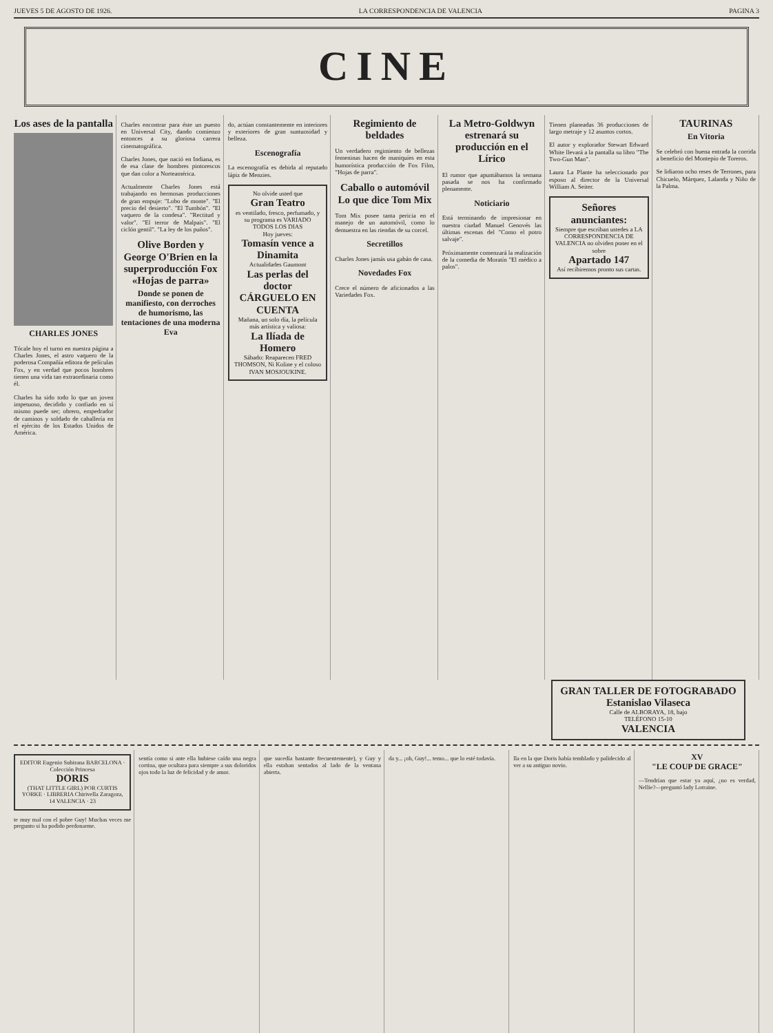JUEVES 5 DE AGOSTO DE 1926. LA CORRESPONDENCIA DE VALENCIA PAGINA 3
CINE
Los ases de la pantalla
CHARLES JONES
Tócale hoy el turno en nuestra página a Charles Jones, el astro vaquero de la poderosa Compañía editora de películas Fox, y en verdad que pocos hombres tienen una vida tan extraordinaria como él.
Charles ha sido todo lo que un joven impetuoso, decidido y confiado en sí mismo puede ser; obrero, empedrador de caminos y soldado de caballería en el ejército de los Estados Unidos de América.
Charles encontrar para éste un puesto en Universal City, dando comienzo entonces a su gloriosa carrera cinematográfica.
Charles Jones, que nació en Indiana, es de esa clase de hombres pintorescos que dan color a Norteamérica.
Actualmente Charles Jones está trabajando en hermosas producciones de gran empuje: "Lobo de monte". "El precio del desierto". "El Tumbón". "El vaquero de la condesa". "Rectitud y valor". "El terror de Malpais". "El ciclón gentil". "La ley de los puños".
Olive Borden y George O'Brien en la superproducción Fox «Hojas de parra»
Donde se ponen de manifiesto, con derroches de humorismo, las tentaciones de una moderna Eva
do, actúan constantemente en interiores y exteriores de gran suntuosidad y belleza.
Escenografía
La escenografía es debida al reputado lápiz de Menzies.
No olvide usted que
Gran Teatro
es ventilado, fresco, perfumado, y su programa es VARIADO TODOS LOS DIAS
Hoy jueves:
Tomasín vence a Dinamita
Actualidades Gaumont
Las perlas del doctor
CÁRGUELO EN CUENTA
Mañana, un solo día, la película más artística y valiosa:
La Ilíada de Homero
Sábado: Reaparecen FRED THOMSON, Ni Koline y el coloso IVAN MOSJOUKINE.
Regimiento de beldades
Un verdadero regimiento de bellezas femeninas hacen de maniquíes en esta humorística producción de Fox Film, "Hojas de parra".
Caballo o automóvil
Lo que dice Tom Mix
Tom Mix posee tanta pericia en el manejo de un automóvil, como lo demuestra en las riendas de su corcel.
Secretillos
Charles Jones jamás usa gabán de casa.
Novedades Fox
Crece el número de aficionados a las Variedades Fox.
La Metro-Goldwyn estrenará su producción en el Lírico
El rumor que apuntábamos la semana pasada se nos ha confirmado plenamente.
Noticiario
Está terminando de impresionar en nuestra ciudad Manuel Genovés las últimas escenas del "Como el potro salvaje".
Próximamente comenzará la realización de la comedia de Moratín "El médico a palos".
Tienen planeadas 36 producciones de largo metraje y 12 asuntos cortos.
El autor y explorador Stewart Edward White llevará a la pantalla su libro "The Two-Gun Man".
Laura La Plante ha seleccionado por esposo al director de la Universal William A. Seiter.
Señores anunciantes:
Siempre que escriban ustedes a LA CORRESPONDENCIA DE VALENCIA no olviden poner en el sobre
Apartado 147
Así recibiremos pronto sus cartas.
TAURINAS
En Vitoria
Se celebró con buena entrada la corrida a beneficio del Montepío de Toreros.
Se lidiaron ocho reses de Terrones, para Chicuelo, Márquez, Lalanda y Niño de la Palma.
GRAN TALLER DE FOTOGRABADO
Estanislao Vilaseca
Calle de ALBORAYA, 18, bajo
TELÉFONO 15-10
VALENCIA
EDITOR Eugenio Subirana BARCELONA · Colección Princesa
DORIS
(THAT LITTLE GIRL) POR CURTIS YORKE · LIBRERIA Chirivella Zaragoza, 14 VALENCIA · 23
te muy mal con el pobre Guy! Muchas veces me pregunto si ha podido perdonarme.
sentía como si ante ella hubiese caído una negra cortina, que ocultara para siempre a sus doloridos ojos todo la luz de felicidad y de amor.
que sucedía bastante frecuentemente), y Guy y ella estaban sentados al lado de la ventana abierta.
da y... ¡oh, Guy!... temo... que lo esté todavía.
lla en la que Doris había temblado y palidecido al ver a su antiguo novio.
XV
"LE COUP DE GRACE"
—Tendrían que estar ya aquí, ¿no es verdad, Nellie?—preguntó lady Lorraine.